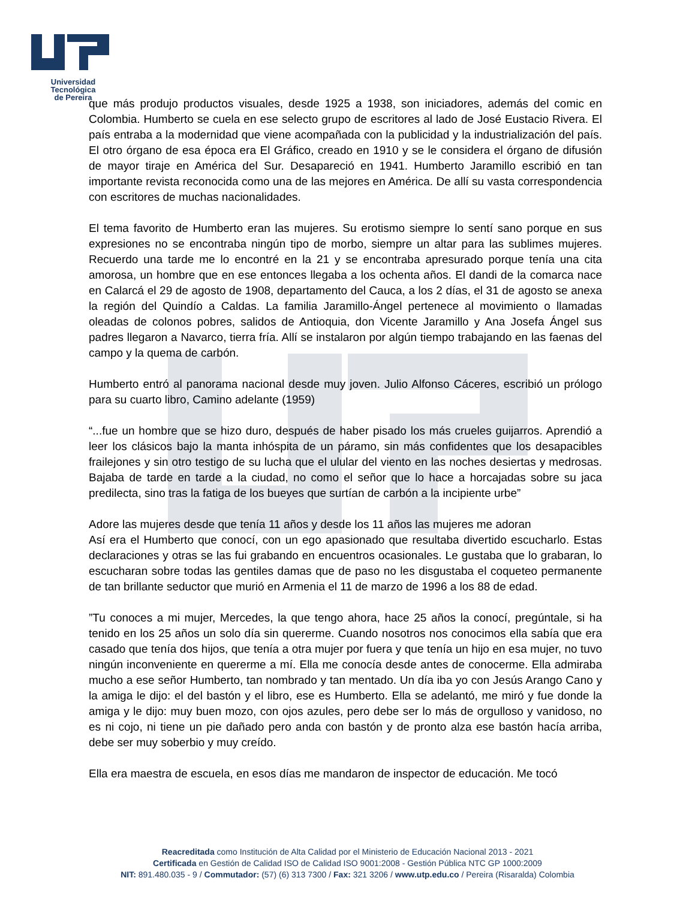Universidad Tecnológica
de Pereira
que más produjo productos visuales, desde 1925 a 1938, son iniciadores, además del comic en Colombia. Humberto se cuela en ese selecto grupo de escritores al lado de José Eustacio Rivera. El país entraba a la modernidad que viene acompañada con la publicidad y la industrialización del país. El otro órgano de esa época era El Gráfico, creado en 1910 y se le considera el órgano de difusión de mayor tiraje en América del Sur. Desapareció en 1941. Humberto Jaramillo escribió en tan importante revista reconocida como una de las mejores en América. De allí su vasta correspondencia con escritores de muchas nacionalidades.
El tema favorito de Humberto eran las mujeres. Su erotismo siempre lo sentí sano porque en sus expresiones no se encontraba ningún tipo de morbo, siempre un altar para las sublimes mujeres. Recuerdo una tarde me lo encontré en la 21 y se encontraba apresurado porque tenía una cita amorosa, un hombre que en ese entonces llegaba a los ochenta años. El dandi de la comarca nace en Calarcá el 29 de agosto de 1908, departamento del Cauca, a los 2 días, el 31 de agosto se anexa la región del Quindío a Caldas. La familia Jaramillo-Ángel pertenece al movimiento o llamadas oleadas de colonos pobres, salidos de Antioquia, don Vicente Jaramillo y Ana Josefa Ángel sus padres llegaron a Navarco, tierra fría. Allí se instalaron por algún tiempo trabajando en las faenas del campo y la quema de carbón.
Humberto entró al panorama nacional desde muy joven. Julio Alfonso Cáceres, escribió un prólogo para su cuarto libro, Camino adelante (1959)
“...fue un hombre que se hizo duro, después de haber pisado los más crueles guijarros. Aprendió a leer los clásicos bajo la manta inhóspita de un páramo, sin más confidentes que los desapacibles frailejones y sin otro testigo de su lucha que el ulular del viento en las noches desiertas y medrosas. Bajaba de tarde en tarde a la ciudad, no como el señor que lo hace a horcajadas sobre su jaca predilecta, sino tras la fatiga de los bueyes que surtían de carbón a la incipiente urbe”
Adore las mujeres desde que tenía 11 años y desde los 11 años las mujeres me adoran
Así era el Humberto que conocí, con un ego apasionado que resultaba divertido escucharlo. Estas declaraciones y otras se las fui grabando en encuentros ocasionales. Le gustaba que lo grabaran, lo escucharan sobre todas las gentiles damas que de paso no les disgustaba el coqueteo permanente de tan brillante seductor que murió en Armenia el 11 de marzo de 1996 a los 88 de edad.
”Tu conoces a mi mujer, Mercedes, la que tengo ahora, hace 25 años la conocí, pregúntale, si ha tenido en los 25 años un solo día sin quererme. Cuando nosotros nos conocimos ella sabía que era casado que tenía dos hijos, que tenía a otra mujer por fuera y que tenía un hijo en esa mujer, no tuvo ningún inconveniente en quererme a mí. Ella me conocía desde antes de conocerme. Ella admiraba mucho a ese señor Humberto, tan nombrado y tan mentado. Un día iba yo con Jesús Arango Cano y la amiga le dijo: el del bastón y el libro, ese es Humberto. Ella se adelantó, me miró y fue donde la amiga y le dijo: muy buen mozo, con ojos azules, pero debe ser lo más de orgulloso y vanidoso, no es ni cojo, ni tiene un pie dañado pero anda con bastón y de pronto alza ese bastón hacía arriba, debe ser muy soberbio y muy creído.
Ella era maestra de escuela, en esos días me mandaron de inspector de educación. Me tocó
Reacreditada como Institución de Alta Calidad por el Ministerio de Educación Nacional 2013 - 2021
Certificada en Gestión de Calidad ISO de Calidad ISO 9001:2008 - Gestión Pública NTC GP 1000:2009
NIT: 891.480.035 - 9 / Commutador: (57) (6) 313 7300 / Fax: 321 3206 / www.utp.edu.co / Pereira (Risaralda) Colombia